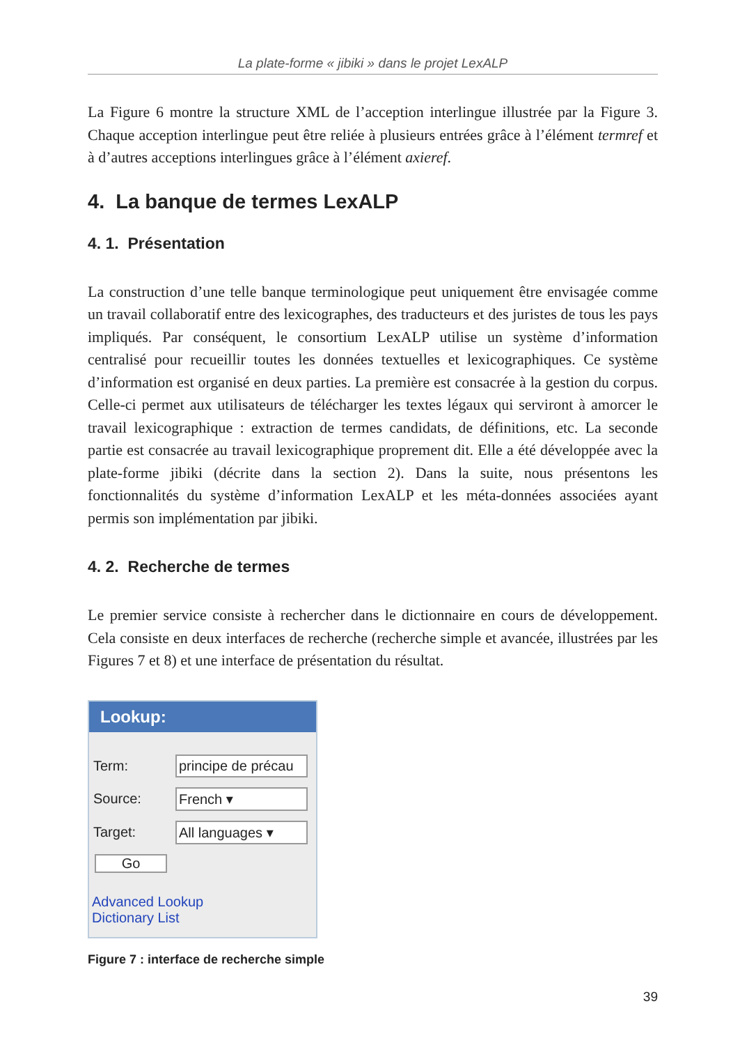La plate-forme « jibiki » dans le projet LexALP
La Figure 6 montre la structure XML de l’acception interlingue illustrée par la Figure 3. Chaque acception interlingue peut être reliée à plusieurs entrées grâce à l’élément termref et à d’autres acceptions interlingues grâce à l’élément axieref.
4. La banque de termes LexALP
4. 1. Présentation
La construction d’une telle banque terminologique peut uniquement être envisagée comme un travail collaboratif entre des lexicographes, des traducteurs et des juristes de tous les pays impliqués. Par conséquent, le consortium LexALP utilise un système d’information centralisé pour recueillir toutes les données textuelles et lexicographiques. Ce système d’information est organisé en deux parties. La première est consacrée à la gestion du corpus. Celle-ci permet aux utilisateurs de télécharger les textes légaux qui serviront à amorcer le travail lexicographique : extraction de termes candidats, de définitions, etc. La seconde partie est consacrée au travail lexicographique proprement dit. Elle a été développée avec la plate-forme jibiki (décrite dans la section 2). Dans la suite, nous présentons les fonctionnalités du système d’information LexALP et les méta-données associées ayant permis son implémentation par jibiki.
4. 2. Recherche de termes
Le premier service consiste à rechercher dans le dictionnaire en cours de développement. Cela consiste en deux interfaces de recherche (recherche simple et avancée, illustrées par les Figures 7 et 8) et une interface de présentation du résultat.
Lookup:
Term:
principe de précau
Source:
French ▾
Target:
All languages ▾
Go
Advanced Lookup
Dictionary List
Figure 7 : interface de recherche simple
39